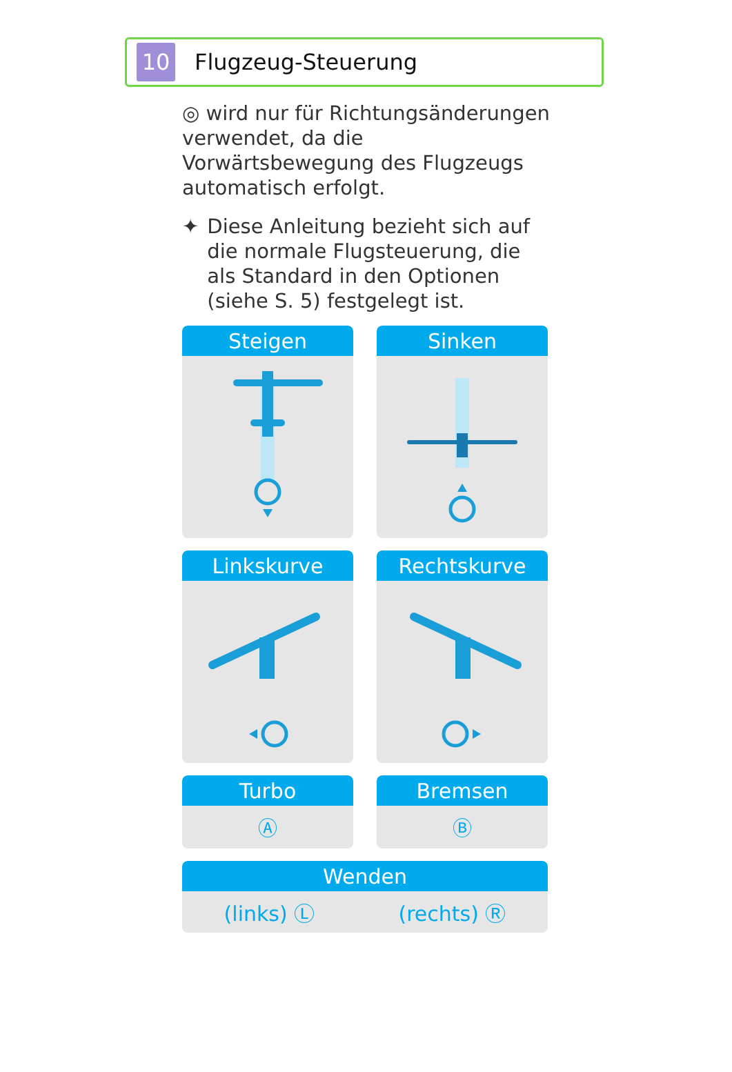10
Flugzeug-Steuerung
◎ wird nur für Richtungsänderungen verwendet, da die Vorwärtsbewegung des Flugzeugs automatisch erfolgt.
✦ Diese Anleitung bezieht sich auf die normale Flugsteuerung, die als Standard in den Optionen (siehe S. 5) festgelegt ist.
Steigen
Sinken
Linkskurve
Rechtskurve
Turbo
Ⓐ
Bremsen
Ⓑ
Wenden
(links) Ⓛ (rechts) Ⓡ